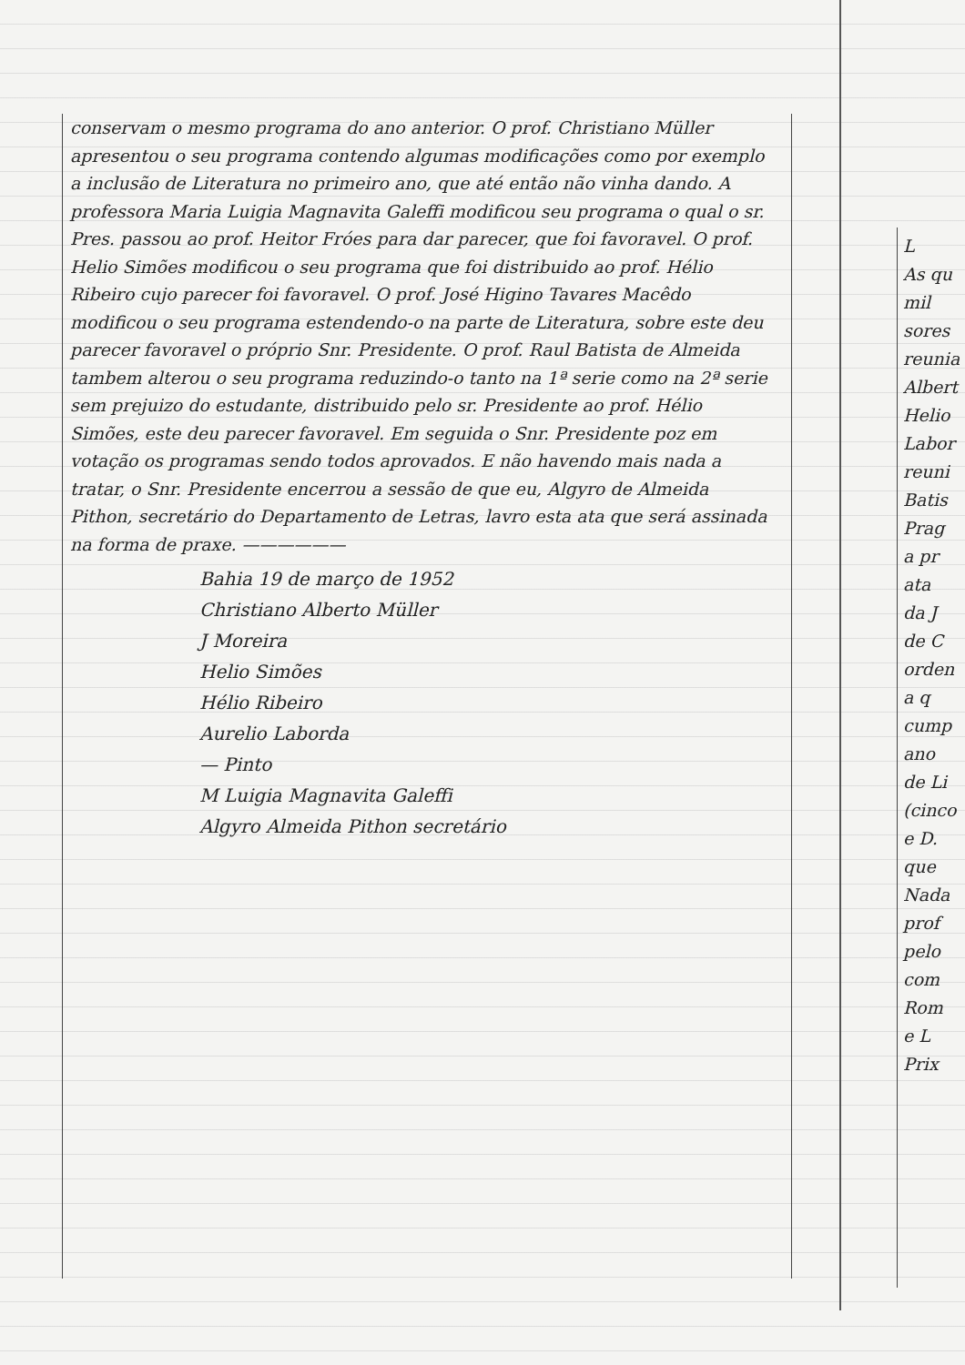conservam o mesmo programa do ano anterior. O prof. Christiano Müller apresentou o seu programa contendo algumas modificações como por exemplo a inclusão de Literatura no primeiro ano, que até então não vinha dando. A professora Maria Luigia Magnavita Galeffi modificou seu programa o qual o sr. Pres. passou ao prof. Heitor Fróes para dar parecer, que foi favoravel. O prof. Helio Simões modificou o seu programa que foi distribuido ao prof. Hélio Ribeiro cujo parecer foi favoravel. O prof. José Higino Tavares Macêdo modificou o seu programa estendendo-o na parte de Literatura, sobre este deu parecer favoravel o próprio Snr. Presidente. O prof. Raul Batista de Almeida tambem alterou o seu programa reduzindo-o tanto na 1ª serie como na 2ª serie sem prejuizo do estudante, distribuido pelo sr. Presidente ao prof. Hélio Simões, este deu parecer favoravel. Em seguida o Snr. Presidente poz em votação os programas sendo todos aprovados. E não havendo mais nada a tratar, o Snr. Presidente encerrou a sessão de que eu, Algyro de Almeida Pithon, secretário do Departamento de Letras, lavro esta ata que será assinada na forma de praxe. ——————
Bahia 19 de março de 1952
Christiano Alberto Müller
J Moreira
Helio Simões
Hélio Ribeiro
Aurelio Laborda
— Pinto
M Luigia Magnavita Galeffi
Algyro Almeida Pithon secretário
L
As qu
mil
sores
reunia
Albert
Helio
Labor
reuni
Batis
Prag
a pr
ata
da J
de C
orden
a q
cump
ano
de Li
(cinco
e D.
que
Nada
prof
pelo
com
Rom
e L
Prix